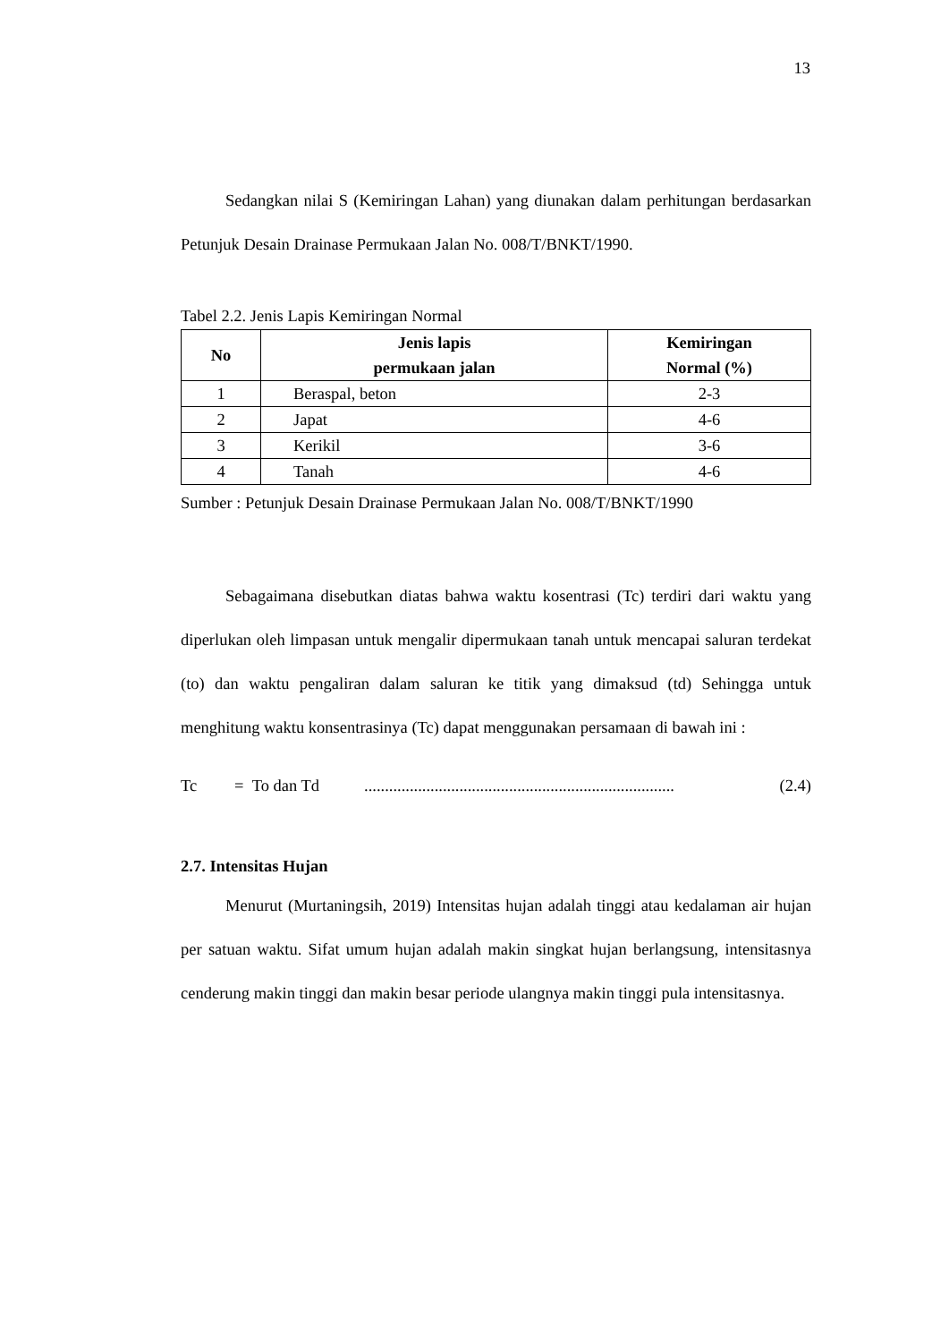13
Sedangkan nilai S (Kemiringan Lahan) yang diunakan dalam perhitungan berdasarkan Petunjuk Desain Drainase Permukaan Jalan No. 008/T/BNKT/1990.
Tabel 2.2. Jenis Lapis Kemiringan Normal
| No | Jenis lapis permukaan jalan | Kemiringan Normal (%) |
| --- | --- | --- |
| 1 | Beraspal, beton | 2-3 |
| 2 | Japat | 4-6 |
| 3 | Kerikil | 3-6 |
| 4 | Tanah | 4-6 |
Sumber : Petunjuk Desain Drainase Permukaan Jalan No. 008/T/BNKT/1990
Sebagaimana disebutkan diatas bahwa waktu kosentrasi (Tc) terdiri dari waktu yang diperlukan oleh limpasan untuk mengalir dipermukaan tanah untuk mencapai saluran terdekat (to) dan waktu pengaliran dalam saluran ke titik yang dimaksud (td) Sehingga untuk menghitung waktu konsentrasinya (Tc) dapat menggunakan persamaan di bawah ini :
Tc = To dan Td........................................................................... (2.4)
2.7. Intensitas Hujan
Menurut (Murtaningsih, 2019) Intensitas hujan adalah tinggi atau kedalaman air hujan per satuan waktu. Sifat umum hujan adalah makin singkat hujan berlangsung, intensitasnya cenderung makin tinggi dan makin besar periode ulangnya makin tinggi pula intensitasnya.